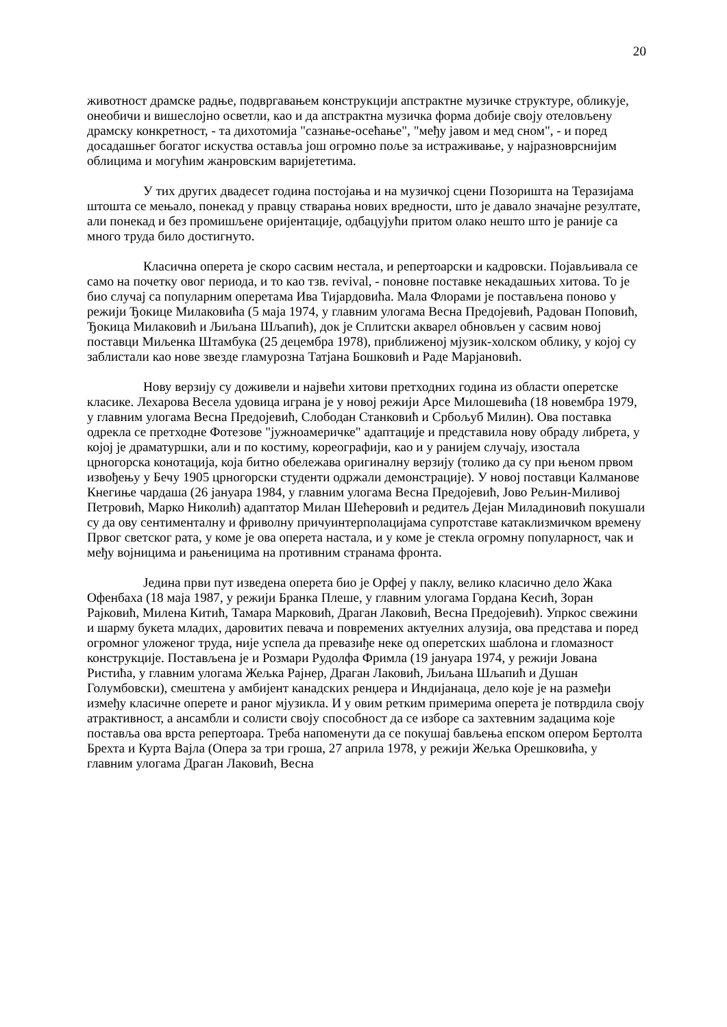20
животност драмске радње, подвргавањем конструкцији апстрактне музичке структуре, обликује, онеобичи и вишеслојно осветли, као и да апстрактна музичка форма добије своју отеловљену драмску конкретност, - та дихотомија "сазнање-осећање", "међу јавом и мед сном", - и поред досадашњег богатог искуства оставља још огромно поље за истраживање, у најразноврснијим облицима и могућим жанровским варијететима.
У тих других двадесет година постојања и на музичкој сцени Позоришта на Теразијама штошта се мењало, понекад у правцу стварања нових вредности, што је давало значајне резултате, али понекад и без промишљене оријентације, одбацујући притом олако нешто што је раније са много труда било достигнуто.
Класична оперета је скоро сасвим нестала, и репертоарски и кадровски. Појављивала се само на почетку овог периода, и то као тзв. revival, - поновне поставке некадашњих хитова. То је био случај са популарним оперетама Ива Тијардовића. Мала Флорами је постављена поново у режији Ђокице Милаковића (5 маја 1974, у главним улогама Весна Предојевић, Радован Поповић, Ђокица Милаковић и Љиљана Шљапић), док је Сплитски акварел обновљен у сасвим новој поставци Миљенка Штамбука (25 децембра 1978), приближеној мјузик-холском облику, у којој су заблистали као нове звезде гламурозна Татјана Бошковић и Раде Марјановић.
Нову верзију су доживели и највећи хитови претходних година из области оперетске класике. Лехарова Весела удовица играна је у новој режији Арсе Милошевића (18 новембра 1979, у главним улогама Весна Предојевић, Слободан Станковић и Србољуб Милин). Ова поставка одрекла се претходне Фотезове "јужноамеричке" адаптације и представила нову обраду либрета, у којој је драматуршки, али и по костиму, кореографији, као и у ранијем случају, изостала црногорска конотација, која битно обележава оригиналну верзију (толико да су при њеном првом извођењу у Бечу 1905 црногорски студенти одржали демонстрације). У новој поставци Калманове Кнегиње чардаша (26 јануара 1984, у главним улогама Весна Предојевић, Јово Рељин-Миливој Петровић, Марко Николић) адаптатор Милан Шећеровић и редитељ Дејан Миладиновић покушали су да ову сентименталну и фриволну причуинтерполацијама супротставе катаклизмичком времену Првог светског рата, у коме је ова оперета настала, и у коме је стекла огромну популарност, чак и међу војницима и рањеницима на противним странама фронта.
Једина први пут изведена оперета био је Орфеј у паклу, велико класично дело Жака Офенбаха (18 маја 1987, у режији Бранка Плеше, у главним улогама Гордана Кесић, Зоран Рајковић, Милена Китић, Тамара Марковић, Драган Лаковић, Весна Предојевић). Упркос свежини и шарму букета младих, даровитих певача и повремених актуелних алузија, ова представа и поред огромног уложеног труда, није успела да превазиђе неке од оперетских шаблона и гломазност конструкције. Постављена је и Розмари Рудолфа Фримла (19 јануара 1974, у режији Јована Ристића, у главним улогама Жељка Рајнер, Драган Лаковић, Љиљана Шљапић и Душан Голумбовски), смештена у амбијент канадских ренџера и Индијанаца, дело које је на размеђи између класичне оперете и раног мјузикла. И у овим ретким примерима оперета је потврдила своју атрактивност, а ансамбли и солисти своју способност да се изборе са захтевним задацима које поставља ова врста репертоара. Треба напоменути да се покушај бављења епском опером Бертолта Брехта и Курта Вајла (Опера за три гроша, 27 априла 1978, у режији Жељка Орешковића, у главним улогама Драган Лаковић, Весна